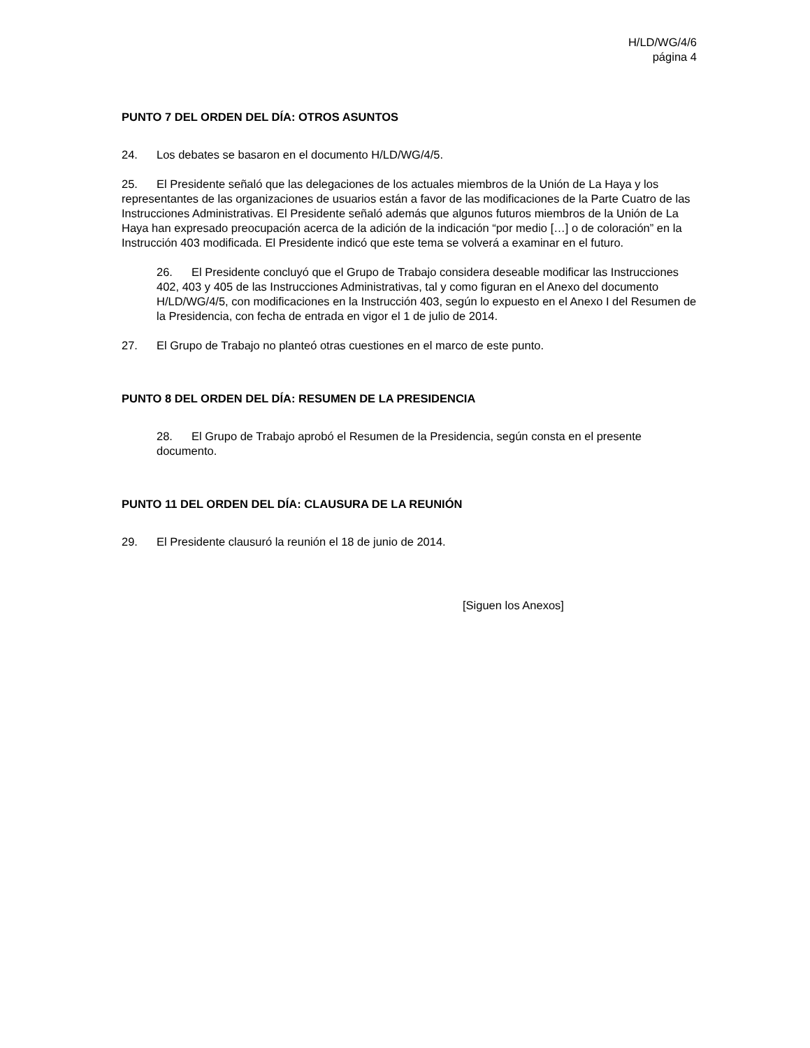H/LD/WG/4/6
página 4
PUNTO 7 DEL ORDEN DEL DÍA: OTROS ASUNTOS
24. Los debates se basaron en el documento H/LD/WG/4/5.
25. El Presidente señaló que las delegaciones de los actuales miembros de la Unión de La Haya y los representantes de las organizaciones de usuarios están a favor de las modificaciones de la Parte Cuatro de las Instrucciones Administrativas. El Presidente señaló además que algunos futuros miembros de la Unión de La Haya han expresado preocupación acerca de la adición de la indicación “por medio […] o de coloración” en la Instrucción 403 modificada. El Presidente indicó que este tema se volverá a examinar en el futuro.
26. El Presidente concluyó que el Grupo de Trabajo considera deseable modificar las Instrucciones 402, 403 y 405 de las Instrucciones Administrativas, tal y como figuran en el Anexo del documento H/LD/WG/4/5, con modificaciones en la Instrucción 403, según lo expuesto en el Anexo I del Resumen de la Presidencia, con fecha de entrada en vigor el 1 de julio de 2014.
27. El Grupo de Trabajo no planteó otras cuestiones en el marco de este punto.
PUNTO 8 DEL ORDEN DEL DÍA: RESUMEN DE LA PRESIDENCIA
28. El Grupo de Trabajo aprobó el Resumen de la Presidencia, según consta en el presente documento.
PUNTO 11 DEL ORDEN DEL DÍA: CLAUSURA DE LA REUNIÓN
29. El Presidente clausuró la reunión el 18 de junio de 2014.
[Siguen los Anexos]